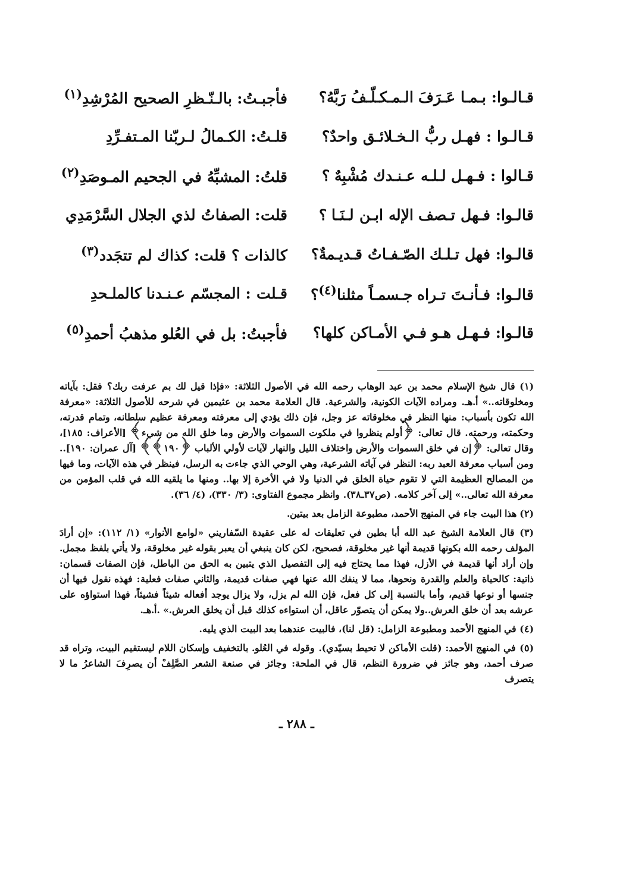قـالـوا: بـمـا عَـرَفَ الـمـكـلّـفُ رَبَّهُ؟ فأجبـتُ: بالـنّـظرِ الصحيح المُرْشِدِ<sup>(١)</sup>
قـالـوا : فهـل ربُّ الـخـلائـق واحدٌ؟ قلـتُ: الكـمالُ لـربّنا المـتفـرِّدِ
قـالوا : فـهـل لـلـه عـنـدك مُشْبِهٌ ؟ قلتُ: المشبِّهُ في الجحيم المـوصَدِ<sup>(٢)</sup>
قالـوا: فـهل تـصف الإله ابـن لـنَـا ؟ قلت: الصفاتُ لذي الجلال السَّرْمَدِي
قالـوا: فهل تـلـك الصّـفـاتُ قـديـمةٌ؟ كالذات ؟ قلت: كذاك لم تتجَدد<sup>(٣)</sup>
قالـوا: فـأنـتَ تـراه جـسمـاً مثلنا<sup>(٤)</sup>؟ قـلت : المجسّم عـنـدنا كالملـحدِ
قالـوا: فـهـل هـو فـي الأمـاكن كلها؟ فأجبتُ: بل في العُلو مذهبُ أحمدِ<sup>(٥)</sup>
(١) قال شيخ الإسلام محمد بن عبد الوهاب رحمه الله في الأصول الثلاثة: «فإذا قيل لك بم عرفت ربك؟ فقل: بآياته ومخلوقاته..» أ.هـ. ومراده الآيات الكونية، والشرعية. قال العلامة محمد بن عثيمين في شرحه للأصول الثلاثة: «معرفة الله تكون بأسباب: منها النظر في مخلوقاته عز وجل، فإن ذلك يؤدي إلى معرفته ومعرفة عظيم سلطانه، وتمام قدرته، وحكمته، ورحمته. قال تعالى: ﴿أولم ينظروا في ملكوت السموات والأرض وما خلق الله من شيء﴾ [الأعراف: ١٨٥]، وقال تعالى: ﴿إن في خلق السموات والأرض واختلاف الليل والنهار لآيات لأولي الألباب ﴿١٩٠﴾﴾ [آل عمران: ١٩٠].. ومن أسباب معرفة العبد ربه: النظر في آياته الشرعية، وهي الوحي الذي جاءت به الرسل، فينظر في هذه الآيات، وما فيها من المصالح العظيمة التي لا تقوم حياة الخلق في الدنيا ولا في الأخرة إلا بها.. ومنها ما يلقيه الله في قلب المؤمن من معرفة الله تعالى..» إلى آخر كلامه. (ص٣٧ـ٣٨). وانظر مجموع الفتاوى: (٣/ ٣٣٠)، (٤/ ٣٦).
(٢) هذا البيت جاء في المنهج الأحمد، مطبوعة الزامل بعد بيتين.
(٣) قال العلامة الشيخ عبد الله أبا بطين في تعليقات له على عقيدة السّفاريني «لوامع الأنوار» (١/ ١١٢): «إن أرادَ المؤلف رحمه الله بكونها قديمة أنها غير مخلوقة، فصحيح، لكن كان ينبغي أن يعبر بقوله غير مخلوقة، ولا يأتي بلفظ مجمل. وإن أراد أنها قديمة في الأزل، فهذا مما يحتاج فيه إلى التفصيل الذي يتبين به الحق من الباطل، فإن الصفات قسمان: ذاتية: كالحياة والعلم والقدرة ونحوها، مما لا ينفك الله عنها فهي صفات قديمة، والثاني صفات فعلية: فهذه نقول فيها أن جنسها أو نوعها قديم، وأما بالنسبة إلى كل فعل، فإن الله لم يزل، ولا يزال يوجد أفعاله شيئاً فشيئاً، فهذا استواؤه على عرشه بعد أن خلق العرش..ولا يمكن أن يتصوّر عاقل، أن استواءه كذلك قبل أن يخلق العرش.» .أ.هـ.
(٤) في المنهج الأحمد ومطبوعة الزامل: (قل لنا)، فالبيت عندهما بعد البيت الذي يليه.
(٥) في المنهج الأحمد: (قلت الأماكن لا تحيط بسيّدي). وقوله في العُلو. بالتخفيف وإسكان اللام ليستقيم البيت، وتراه قد صرف أحمد، وهو جائز في ضرورة النظم، قال في الملحة: وجائز في صنعة الشعر الصَّلِفْ أن يصرِفَ الشاعرُ ما لا يتصرف
ـ ٢٨٨ ـ